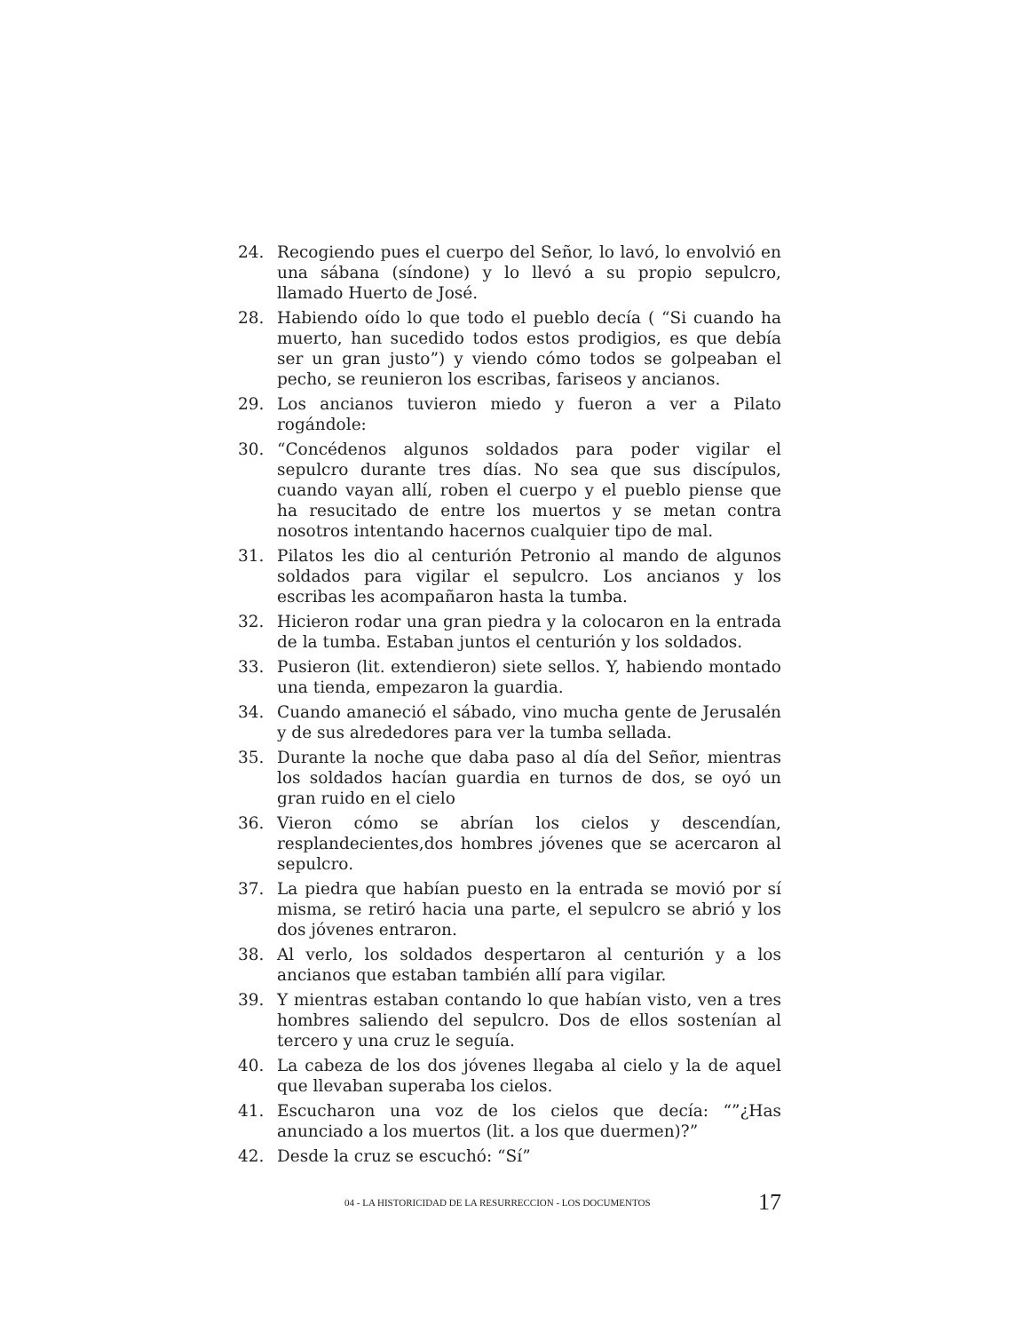24. Recogiendo pues el cuerpo del Señor, lo lavó, lo envolvió en una sábana (síndone) y lo llevó a su propio sepulcro, llamado Huerto de José.
28. Habiendo oído lo que todo el pueblo decía ( “Si cuando ha muerto, han sucedido todos estos prodigios, es que debía ser un gran justo”) y viendo cómo todos se golpeaban el pecho, se reunieron los escribas, fariseos y ancianos.
29. Los ancianos tuvieron miedo y fueron a ver a Pilato rogándole:
30. “Concédenos algunos soldados para poder vigilar el sepulcro durante tres días. No sea que sus discípulos, cuando vayan allí, roben el cuerpo y el pueblo piense que ha resucitado de entre los muertos y se metan contra nosotros intentando hacernos cualquier tipo de mal.
31. Pilatos les dio al centurión Petronio al mando de algunos soldados para vigilar el sepulcro. Los ancianos y los escribas les acompañaron hasta la tumba.
32. Hicieron rodar una gran piedra y la colocaron en la entrada de la tumba. Estaban juntos el centurión y los soldados.
33. Pusieron (lit. extendieron) siete sellos. Y, habiendo montado una tienda, empezaron la guardia.
34. Cuando amaneció el sábado, vino mucha gente de Jerusalén y de sus alrededores para ver la tumba sellada.
35. Durante la noche que daba paso al día del Señor, mientras los soldados hacían guardia en turnos de dos, se oyó un gran ruido en el cielo
36. Vieron cómo se abrían los cielos y descendían, resplandecientes,dos hombres jóvenes que se acercaron al sepulcro.
37. La piedra que habían puesto en la entrada se movió por sí misma, se retiró hacia una parte, el sepulcro se abrió y los dos jóvenes entraron.
38. Al verlo, los soldados despertaron al centurión y a los ancianos que estaban también allí para vigilar.
39. Y mientras estaban contando lo que habían visto, ven a tres hombres saliendo del sepulcro. Dos de ellos sostenían al tercero y una cruz le seguía.
40. La cabeza de los dos jóvenes llegaba al cielo y la de aquel que llevaban superaba los cielos.
41. Escucharon una voz de los cielos que decía: “”¿Has anunciado a los muertos (lit. a los que duermen)?”
42. Desde la cruz se escuchó: “Sí”
04 - LA HISTORICIDAD DE LA RESURRECCION - LOS DOCUMENTOS 17